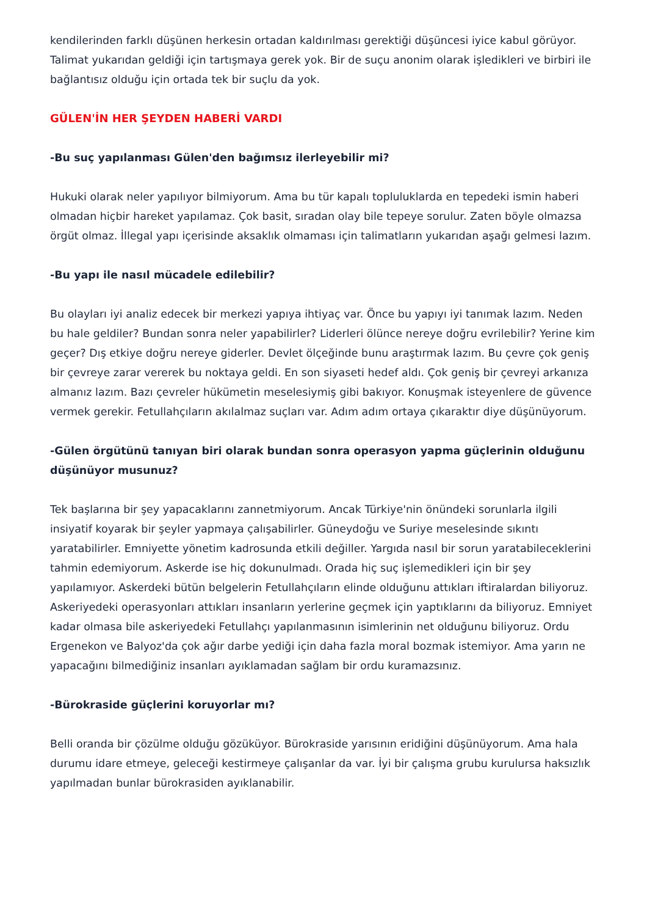kendilerinden farklı düşünen herkesin ortadan kaldırılması gerektiği düşüncesi iyice kabul görüyor. Talimat yukarıdan geldiği için tartışmaya gerek yok. Bir de suçu anonim olarak işledikleri ve birbiri ile bağlantısız olduğu için ortada tek bir suçlu da yok.
GÜLEN'İN HER ŞEYDEN HABERİ VARDI
-Bu suç yapılanması Gülen'den bağımsız ilerleyebilir mi?
Hukuki olarak neler yapılıyor bilmiyorum. Ama bu tür kapalı topluluklarda en tepedeki ismin haberi olmadan hiçbir hareket yapılamaz. Çok basit, sıradan olay bile tepeye sorulur. Zaten böyle olmazsa örgüt olmaz. İllegal yapı içerisinde aksaklık olmaması için talimatların yukarıdan aşağı gelmesi lazım.
-Bu yapı ile nasıl mücadele edilebilir?
Bu olayları iyi analiz edecek bir merkezi yapıya ihtiyaç var. Önce bu yapıyı iyi tanımak lazım. Neden bu hale geldiler? Bundan sonra neler yapabilirler? Liderleri ölünce nereye doğru evrilebilir? Yerine kim geçer? Dış etkiye doğru nereye giderler. Devlet ölçeğinde bunu araştırmak lazım. Bu çevre çok geniş bir çevreye zarar vererek bu noktaya geldi. En son siyaseti hedef aldı. Çok geniş bir çevreyi arkanıza almanız lazım. Bazı çevreler hükümetin meselesiymiş gibi bakıyor. Konuşmak isteyenlere de güvence vermek gerekir. Fetullahçıların akılalmaz suçları var. Adım adım ortaya çıkaraktır diye düşünüyorum.
-Gülen örgütünü tanıyan biri olarak bundan sonra operasyon yapma güçlerinin olduğunu düşünüyor musunuz?
Tek başlarına bir şey yapacaklarını zannetmiyorum. Ancak Türkiye'nin önündeki sorunlarla ilgili insiyatif koyarak bir şeyler yapmaya çalışabilirler. Güneydoğu ve Suriye meselesinde sıkıntı yaratabilirler. Emniyette yönetim kadrosunda etkili değiller. Yargıda nasıl bir sorun yaratabileceklerini tahmin edemiyorum. Askerde ise hiç dokunulmadı. Orada hiç suç işlemedikleri için bir şey yapılamıyor. Askerdeki bütün belgelerin Fetullahçıların elinde olduğunu attıkları iftiralardan biliyoruz. Askeriyedeki operasyonları attıkları insanların yerlerine geçmek için yaptıklarını da biliyoruz. Emniyet kadar olmasa bile askeriyedeki Fetullahçı yapılanmasının isimlerinin net olduğunu biliyoruz. Ordu Ergenekon ve Balyoz'da çok ağır darbe yediği için daha fazla moral bozmak istemiyor. Ama yarın ne yapacağını bilmediğiniz insanları ayıklamadan sağlam bir ordu kuramazsınız.
-Bürokraside güçlerini koruyorlar mı?
Belli oranda bir çözülme olduğu gözüküyor. Bürokraside yarısının eridiğini düşünüyorum. Ama hala durumu idare etmeye, geleceği kestirmeye çalışanlar da var. İyi bir çalışma grubu kurulursa haksızlık yapılmadan bunlar bürokrasiden ayıklanabilir.